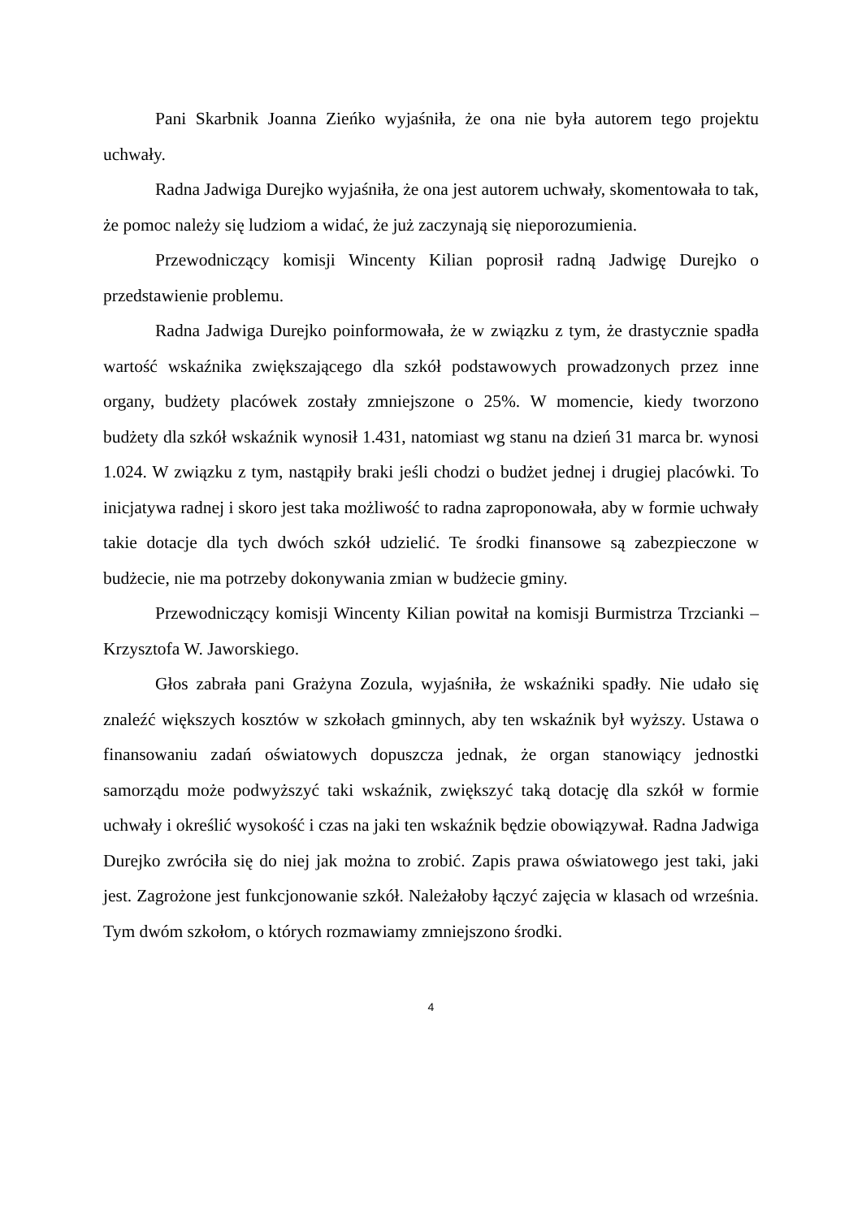Pani Skarbnik Joanna Zieńko wyjaśniła, że ona nie była autorem tego projektu uchwały.
Radna Jadwiga Durejko wyjaśniła, że ona jest autorem uchwały, skomentowała to tak, że pomoc należy się ludziom a widać, że już zaczynają się nieporozumienia.
Przewodniczący komisji Wincenty Kilian poprosił radną Jadwigę Durejko o przedstawienie problemu.
Radna Jadwiga Durejko poinformowała, że w związku z tym, że drastycznie spadła wartość wskaźnika zwiększającego dla szkół podstawowych prowadzonych przez inne organy, budżety placówek zostały zmniejszone o 25%. W momencie, kiedy tworzono budżety dla szkół wskaźnik wynosił 1.431, natomiast wg stanu na dzień 31 marca br. wynosi 1.024. W związku z tym, nastąpiły braki jeśli chodzi o budżet jednej i drugiej placówki. To inicjatywa radnej i skoro jest taka możliwość to radna zaproponowała, aby w formie uchwały takie dotacje dla tych dwóch szkół udzielić. Te środki finansowe są zabezpieczone w budżecie, nie ma potrzeby dokonywania zmian w budżecie gminy.
Przewodniczący komisji Wincenty Kilian powitał na komisji Burmistrza Trzcianki – Krzysztofa W. Jaworskiego.
Głos zabrała pani Grażyna Zozula, wyjaśniła, że wskaźniki spadły. Nie udało się znaleźć większych kosztów w szkołach gminnych, aby ten wskaźnik był wyższy. Ustawa o finansowaniu zadań oświatowych dopuszcza jednak, że organ stanowiący jednostki samorządu może podwyższyć taki wskaźnik, zwiększyć taką dotację dla szkół w formie uchwały i określić wysokość i czas na jaki ten wskaźnik będzie obowiązywał. Radna Jadwiga Durejko zwróciła się do niej jak można to zrobić. Zapis prawa oświatowego jest taki, jaki jest. Zagrożone jest funkcjonowanie szkół. Należałoby łączyć zajęcia w klasach od września. Tym dwóm szkołom, o których rozmawiamy zmniejszono środki.
4